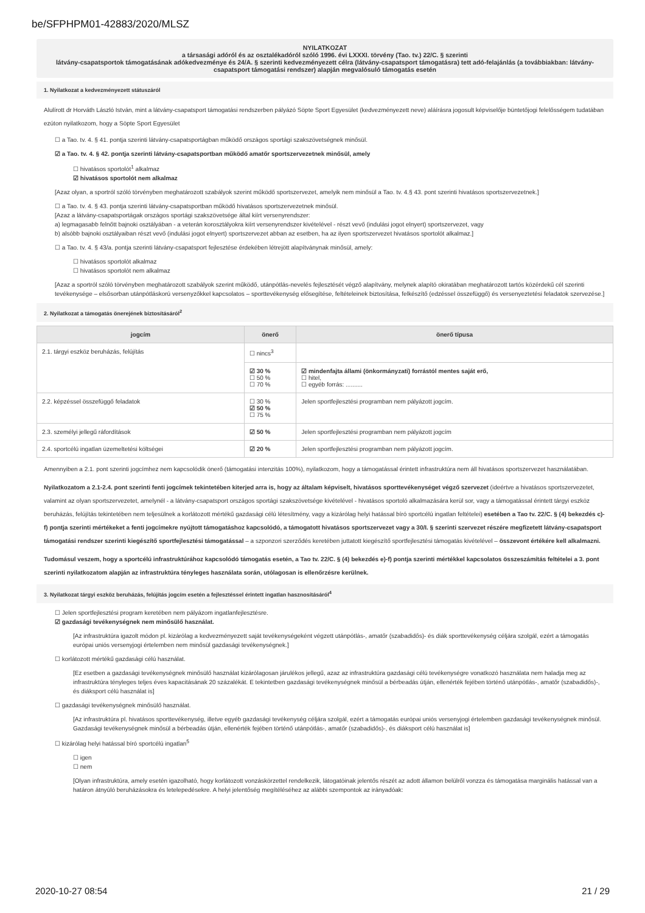be/SFPHPM01-42883/2020/MLSZ
NYILATKOZAT
a társasági adóról és az osztalékadóról szóló 1996. évi LXXXI. törvény (Tao. tv.) 22/C. § szerinti
látvány-csapatsportok támogatásának adókedvezménye és 24/A. § szerinti kedvezményezett célra (látvány-csapatsport támogatásra) tett adó-felajánlás (a továbbiakban: látvány-csapatsport támogatási rendszer) alapján megvalósuló támogatás esetén
1. Nyilatkozat a kedvezményezett státuszáról
Alulírott dr Horváth László István, mint a látvány-csapatsport támogatási rendszerben pályázó Söpte Sport Egyesület (kedvezményezett neve) aláírásra jogosult képviselője büntetőjogi felelősségem tudatában ezúton nyilatkozom, hogy a Söpte Sport Egyesület
☐ a Tao. tv. 4. § 41. pontja szerinti látvány-csapatsportágban működő országos sportági szakszövetségnek minősül.
☑ a Tao. tv. 4. § 42. pontja szerinti látvány-csapatsportban működő amatőr sportszervezetnek minősül, amely
☐ hivatásos sportolót<sup>1</sup> alkalmaz
☑ hivatásos sportolót nem alkalmaz
[Azaz olyan, a sportról szóló törvényben meghatározott szabályok szerint működő sportszervezet, amelyik nem minősül a Tao. tv. 4.§ 43. pont szerinti hivatásos sportszervezetnek.]
☐ a Tao. tv. 4. § 43. pontja szerinti látvány-csapatsportban működő hivatásos sportszervezetnek minősül.
[Azaz a látvány-csapatsportágak országos sportági szakszövetsége által kiírt versenyrendszer:
a) legmagasabb felnőtt bajnoki osztályában - a veterán korosztályokra kiírt versenyrendszer kivételével - részt vevő (indulási jogot elnyert) sportszervezet, vagy
b) alsóbb bajnoki osztályaiban részt vevő (indulási jogot elnyert) sportszervezet abban az esetben, ha az ilyen sportszervezet hivatásos sportolót alkalmaz.]
☐ a Tao. tv. 4. § 43/a. pontja szerinti látvány-csapatsport fejlesztése érdekében létrejött alapítványnak minősül, amely:
☐ hivatásos sportolót alkalmaz
☐ hivatásos sportolót nem alkalmaz
[Azaz a sportról szóló törvényben meghatározott szabályok szerint működő, utánpótlás-nevelés fejlesztését végző alapítvány, melynek alapító okiratában meghatározott tartós közérdekű cél szerinti tevékenysége – elsősorban utánpótláskorú versenyzőkkel kapcsolatos – sporttevékenység elősegítése, feltételeinek biztosítása, felkészítő (edzéssel összefüggő) és versenyeztetési feladatok szervezése.]
2. Nyilatkozat a támogatás önerejének biztosításáról<sup>2</sup>
| jogcím | önerő | önerő típusa |
| --- | --- | --- |
| 2.1. tárgyi eszköz beruházás, felújítás | ☐ nincs<sup>3</sup> | |
| | ☑ 30 % ☐ 50 % ☐ 70 % | ☑ mindenfajta állami (önkormányzati) forrástól mentes saját erő, ☐ hitel, ☐ egyéb forrás: .......... |
| 2.2. képzéssel összefüggő feladatok | ☐ 30 % ☑ 50 % ☐ 75 % | Jelen sportfejlesztési programban nem pályázott jogcím. |
| 2.3. személyi jellegű ráfordítások | ☑ 50 % | Jelen sportfejlesztési programban nem pályázott jogcím |
| 2.4. sportcélú ingatlan üzemeltetési költségei | ☑ 20 % | Jelen sportfejlesztési programban nem pályázott jogcím. |
Amennyiben a 2.1. pont szerinti jogcímhez nem kapcsolódik önerő (támogatási intenzitás 100%), nyilatkozom, hogy a támogatással érintett infrastruktúra nem áll hivatásos sportszervezet használatában.
Nyilatkozatom a 2.1-2.4. pont szerinti fenti jogcímek tekintetében kiterjed arra is, hogy az általam képviselt, hivatásos sporttevékenységet végző szervezet (ideértve a hivatásos sportszervezetet, valamint az olyan sportszervezetet, amelynél - a látvány-csapatsport országos sportági szakszövetsége kivételével - hivatásos sportoló alkalmazására kerül sor, vagy a támogatással érintett tárgyi eszköz beruházás, felújítás tekintetében nem teljesülnek a korlátozott mértékű gazdasági célú létesítmény, vagy a kizárólag helyi hatással bíró sportcélú ingatlan feltételei) esetében a Tao tv. 22/C. § (4) bekezdés c)-f) pontja szerinti mértékeket a fenti jogcímekre nyújtott támogatáshoz kapcsolódó, a támogatott hivatásos sportszervezet vagy a 30/I. § szerinti szervezet részére megfizetett látvány-csapatsport támogatási rendszer szerinti kiegészítő sportfejlesztési támogatással – a szponzori szerződés keretében juttatott kiegészítő sportfejlesztési támogatás kivételével – összevont értékére kell alkalmazni.
Tudomásul veszem, hogy a sportcélú infrastruktúrához kapcsolódó támogatás esetén, a Tao tv. 22/C. § (4) bekezdés e)-f) pontja szerinti mértékkel kapcsolatos összeszámítás feltételei a 3. pont szerinti nyilatkozatom alapján az infrastruktúra tényleges használata során, utólagosan is ellenőrzésre kerülnek.
3. Nyilatkozat tárgyi eszköz beruházás, felújítás jogcím esetén a fejlesztéssel érintett ingatlan hasznosításáról<sup>4</sup>
☐ Jelen sportfejlesztési program keretében nem pályázom ingatlanfejlesztésre.
☑ gazdasági tevékenységnek nem minősülő használat.
[Az infrastruktúra igazolt módon pl. kizárólag a kedvezményezett saját tevékenységeként végzett utánpótlás-, amatőr (szabadidős)- és diák sporttevékenység céljára szolgál, ezért a támogatás európai uniós versenyjogi értelemben nem minősül gazdasági tevékenységnek.]
☐ korlátozott mértékű gazdasági célú használat.
[Ez esetben a gazdasági tevékenységnek minősülő használat kizárólagosan járulékos jellegű, azaz az infrastruktúra gazdasági célú tevékenységre vonatkozó használata nem haladja meg az infrastruktúra tényleges teljes éves kapacitásának 20 százalékát. E tekintetben gazdasági tevékenységnek minősül a bérbeadás útján, ellenérték fejében történő utánpótlás-, amatőr (szabadidős)-, és diáksport célú használat is]
☐ gazdasági tevékenységnek minősülő használat.
[Az infrastruktúra pl. hivatásos sporttevékenység, illetve egyéb gazdasági tevékenység céljára szolgál, ezért a támogatás európai uniós versenyjogi értelemben gazdasági tevékenységnek minősül. Gazdasági tevékenységnek minősül a bérbeadás útján, ellenérték fejében történő utánpótlás-, amatőr (szabadidős)-, és diáksport célú használat is]
☐ kizárólag helyi hatással bíró sportcélú ingatlan<sup>5</sup>
☐ igen
☐ nem
[Olyan infrastruktúra, amely esetén igazolható, hogy korlátozott vonzáskörzettel rendelkezik, látogatóinak jelentős részét az adott államon belülről vonzza és támogatása marginális hatással van a határon átnyúló beruházásokra és letelepedésekre. A helyi jelentőség megítéléséhez az alábbi szempontok az irányadóak:
2020-10-27 08:54 21 / 29